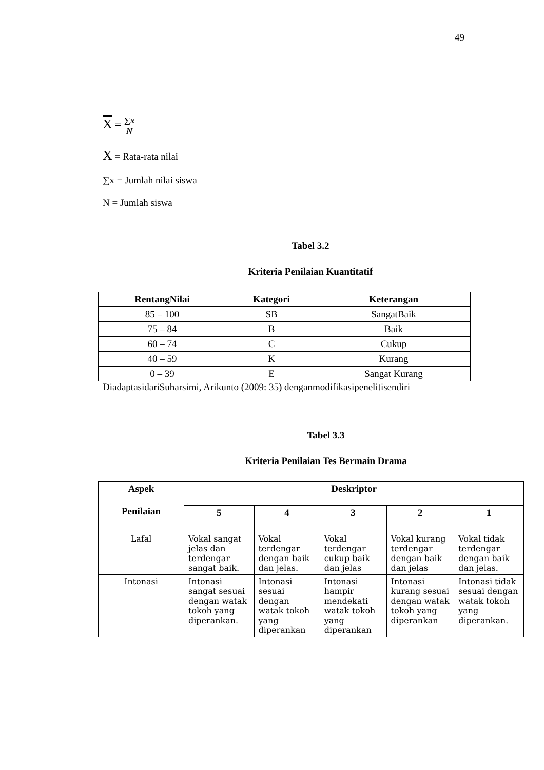49
X = ∑x N
X = Rata-rata nilai
∑x = Jumlah nilai siswa
N = Jumlah siswa
Tabel 3.2
Kriteria Penilaian Kuantitatif
| RentangNilai | Kategori | Keterangan |
| --- | --- | --- |
| 85 – 100 | SB | SangatBaik |
| 75 – 84 | B | Baik |
| 60 – 74 | C | Cukup |
| 40 – 59 | K | Kurang |
| 0 – 39 | E | Sangat Kurang |
DiadaptasidariSuharsimi, Arikunto (2009: 35) denganmodifikasipenelitisendiri
Tabel 3.3
Kriteria Penilaian Tes Bermain Drama
| Aspek Penilaian | Deskriptor | | | | |
| --- | --- | --- | --- | --- | --- |
| | 5 | 4 | 3 | 2 | 1 |
| Lafal | Vokal sangat jelas dan terdengar sangat baik. | Vokal terdengar dengan baik dan jelas. | Vokal terdengar cukup baik dan jelas | Vokal kurang terdengar dengan baik dan jelas | Vokal tidak terdengar dengan baik dan jelas. |
| Intonasi | Intonasi sangat sesuai dengan watak tokoh yang diperankan. | Intonasi sesuai dengan watak tokoh yang diperankan | Intonasi hampir mendekati watak tokoh yang diperankan | Intonasi kurang sesuai dengan watak tokoh yang diperankan | Intonasi tidak sesuai dengan watak tokoh yang diperankan. |